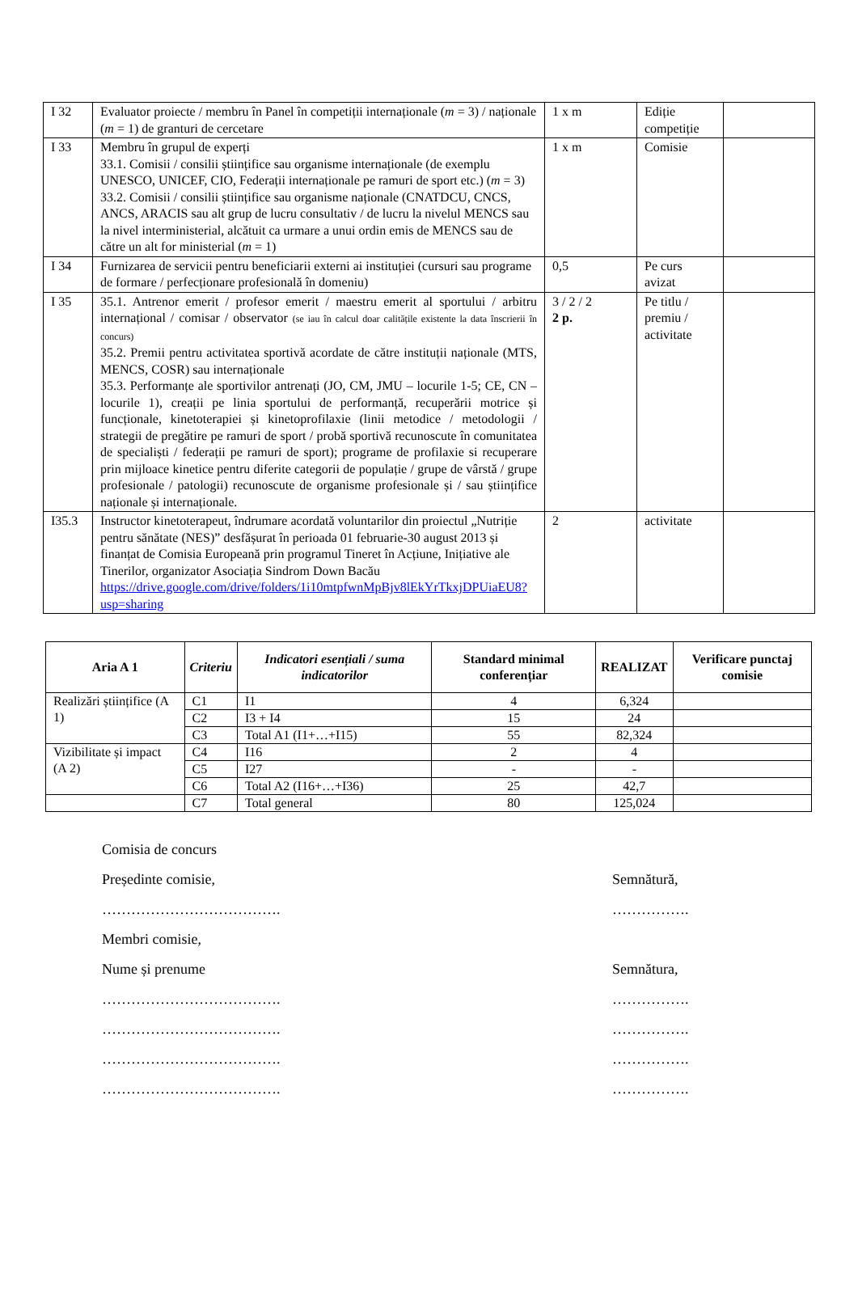| I 32 | Evaluator proiecte / membru în Panel în competiții internaționale ( m = 3) / naționale ( m = 1) de granturi de cercetare | 1 x m | Ediție competiție | |
| I 33 | Membru în grupul de experți 33.1. Comisii / consilii științifice sau organisme internaționale (de exemplu UNESCO, UNICEF, CIO, Federații internaționale pe ramuri de sport etc.) ( m = 3) 33.2. Comisii / consilii științifice sau organisme naționale (CNATDCU, CNCS, ANCS, ARACIS sau alt grup de lucru consultativ / de lucru la nivelul MENCS sau la nivel interministerial, alcătuit ca urmare a unui ordin emis de MENCS sau de către un alt for ministerial ( m = 1) | 1 x m | Comisie | |
| I 34 | Furnizarea de servicii pentru beneficiarii externi ai instituției (cursuri sau programe de formare / perfecționare profesională în domeniu) | 0,5 | Pe curs avizat | |
| I 35 | 35.1. Antrenor emerit / profesor emerit / maestru emerit al sportului / arbitru internațional / comisar / observator (se iau în calcul doar calitățile existente la data înscrierii în concurs) 35.2. Premii pentru activitatea sportivă acordate de către instituții naționale (MTS, MENCS, COSR) sau internaționale 35.3. Performanțe ale sportivilor antrenați (JO, CM, JMU – locurile 1-5; CE, CN – locurile 1), creații pe linia sportului de performanță, recuperării motrice și funcționale, kinetoterapiei și kinetoprofilaxie (linii metodice / metodologii / strategii de pregătire pe ramuri de sport / probă sportivă recunoscute în comunitatea de specialiști / federații pe ramuri de sport); programe de profilaxie si recuperare prin mijloace kinetice pentru diferite categorii de populație / grupe de vârstă / grupe profesionale / patologii) recunoscute de organisme profesionale și / sau științifice naționale și internaționale. | 3 / 2 / 2 2 p. | Pe titlu / premiu / activitate | |
| I35.3 | Instructor kinetoterapeut, îndrumare acordată voluntarilor din proiectul „Nutriție pentru sănătate (NES)” desfășurat în perioada 01 februarie-30 august 2013 și finanțat de Comisia Europeană prin programul Tineret în Acțiune, Inițiative ale Tinerilor, organizator Asociația Sindrom Down Bacău https://drive.google.com/drive/folders/1i10mtpfwnMpBjv8lEkYrTkxjDPUiaEU8?usp=sharing | 2 | activitate | |
| Aria A 1 | Criteriu | Indicatori esențiali / suma indicatorilor | Standard minimal conferențiar | REALIZAT | Verificare punctaj comisie |
| --- | --- | --- | --- | --- | --- |
| Realizări științifice (A 1) | C1 | I1 | 4 | 6,324 | |
| | C2 | I3 + I4 | 15 | 24 | |
| | C3 | Total A1 (I1+…+I15) | 55 | 82,324 | |
| Vizibilitate și impact (A 2) | C4 | I16 | 2 | 4 | |
| | C5 | I27 | - | - | |
| | C6 | Total A2 (I16+…+I36) | 25 | 42,7 | |
| | C7 | Total general | 80 | 125,024 | |
Comisia de concurs
Președinte comisie, Semnătură,
………………………………. …………….
Membri comisie,
Nume și prenume Semnătura,
………………………………. …………….
………………………………. …………….
………………………………. …………….
………………………………. …………….